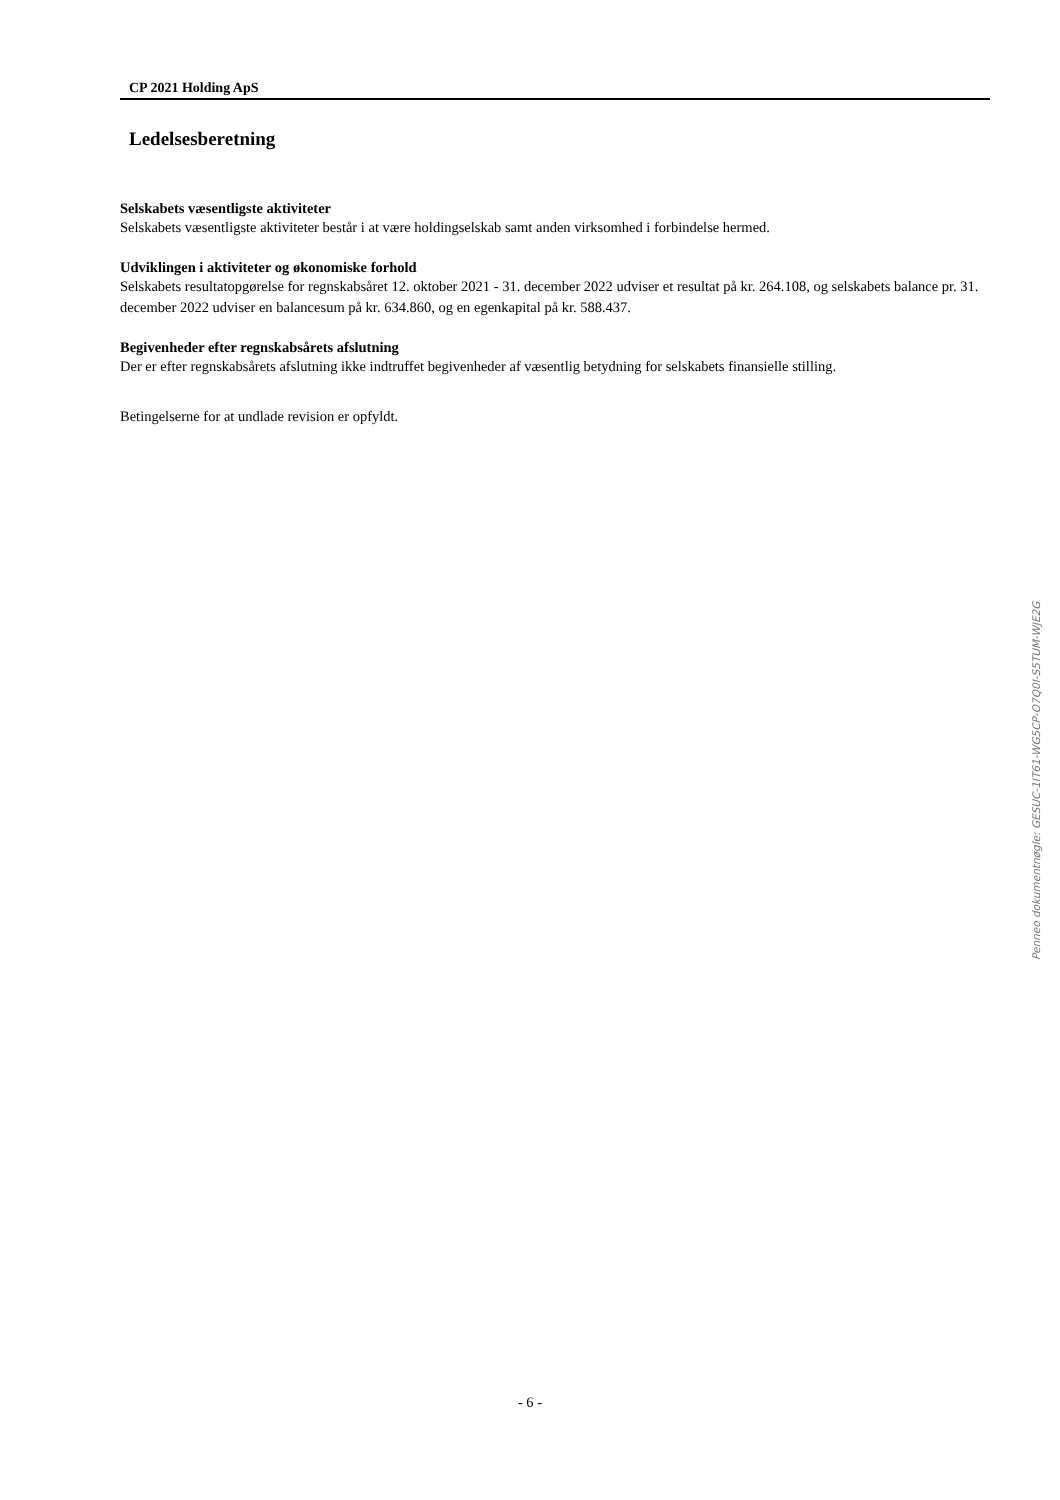CP 2021 Holding ApS
Ledelsesberetning
Selskabets væsentligste aktiviteter
Selskabets væsentligste aktiviteter består i at være holdingselskab samt anden virksomhed i forbindelse hermed.
Udviklingen i aktiviteter og økonomiske forhold
Selskabets resultatopgørelse for regnskabsåret 12. oktober 2021 - 31. december 2022 udviser et resultat på kr. 264.108, og selskabets balance pr. 31. december 2022 udviser en balancesum på kr. 634.860, og en egenkapital på kr. 588.437.
Begivenheder efter regnskabsårets afslutning
Der er efter regnskabsårets afslutning ikke indtruffet begivenheder af væsentlig betydning for selskabets finansielle stilling.
Betingelserne for at undlade revision er opfyldt.
Penneo dokumentnøgle: GESUC-1IT61-WG5CP-O7Q0I-S5TUM-WJE2G
- 6 -